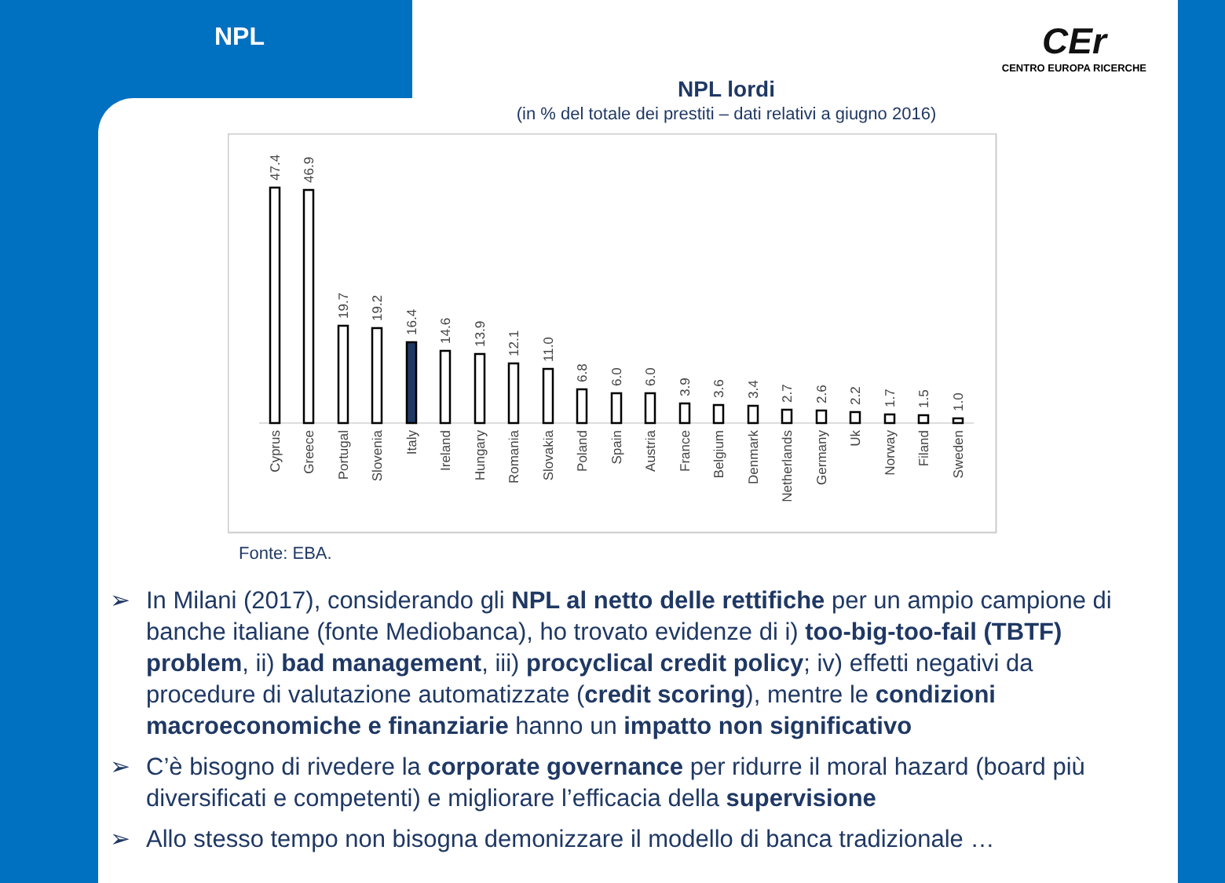NPL
CEr
CENTRO EUROPA RICERCHE
NPL lordi
(in % del totale dei prestiti – dati relativi a giugno 2016)
47.4
46.9
19.7
19.2
16.4
14.6
13.9
12.1
11.0
6.8
6.0
6.0
3.9
3.6
3.4
2.7
2.6
2.2
1.7
1.5
1.0
Cyprus
Greece
Portugal
Slovenia
Italy
Ireland
Hungary
Romania
Slovakia
Poland
Spain
Austria
France
Belgium
Denmark
Netherlands
Germany
Uk
Norway
Filand
Sweden
Fonte: EBA.
➢ In Milani (2017), considerando gli NPL al netto delle rettifiche per un ampio campione di banche italiane (fonte Mediobanca), ho trovato evidenze di i) too-big-too-fail (TBTF) problem, ii) bad management, iii) procyclical credit policy; iv) effetti negativi da procedure di valutazione automatizzate (credit scoring), mentre le condizioni macroeconomiche e finanziarie hanno un impatto non significativo
➢ C’è bisogno di rivedere la corporate governance per ridurre il moral hazard (board più diversificati e competenti) e migliorare l’efficacia della supervisione
➢ Allo stesso tempo non bisogna demonizzare il modello di banca tradizionale …